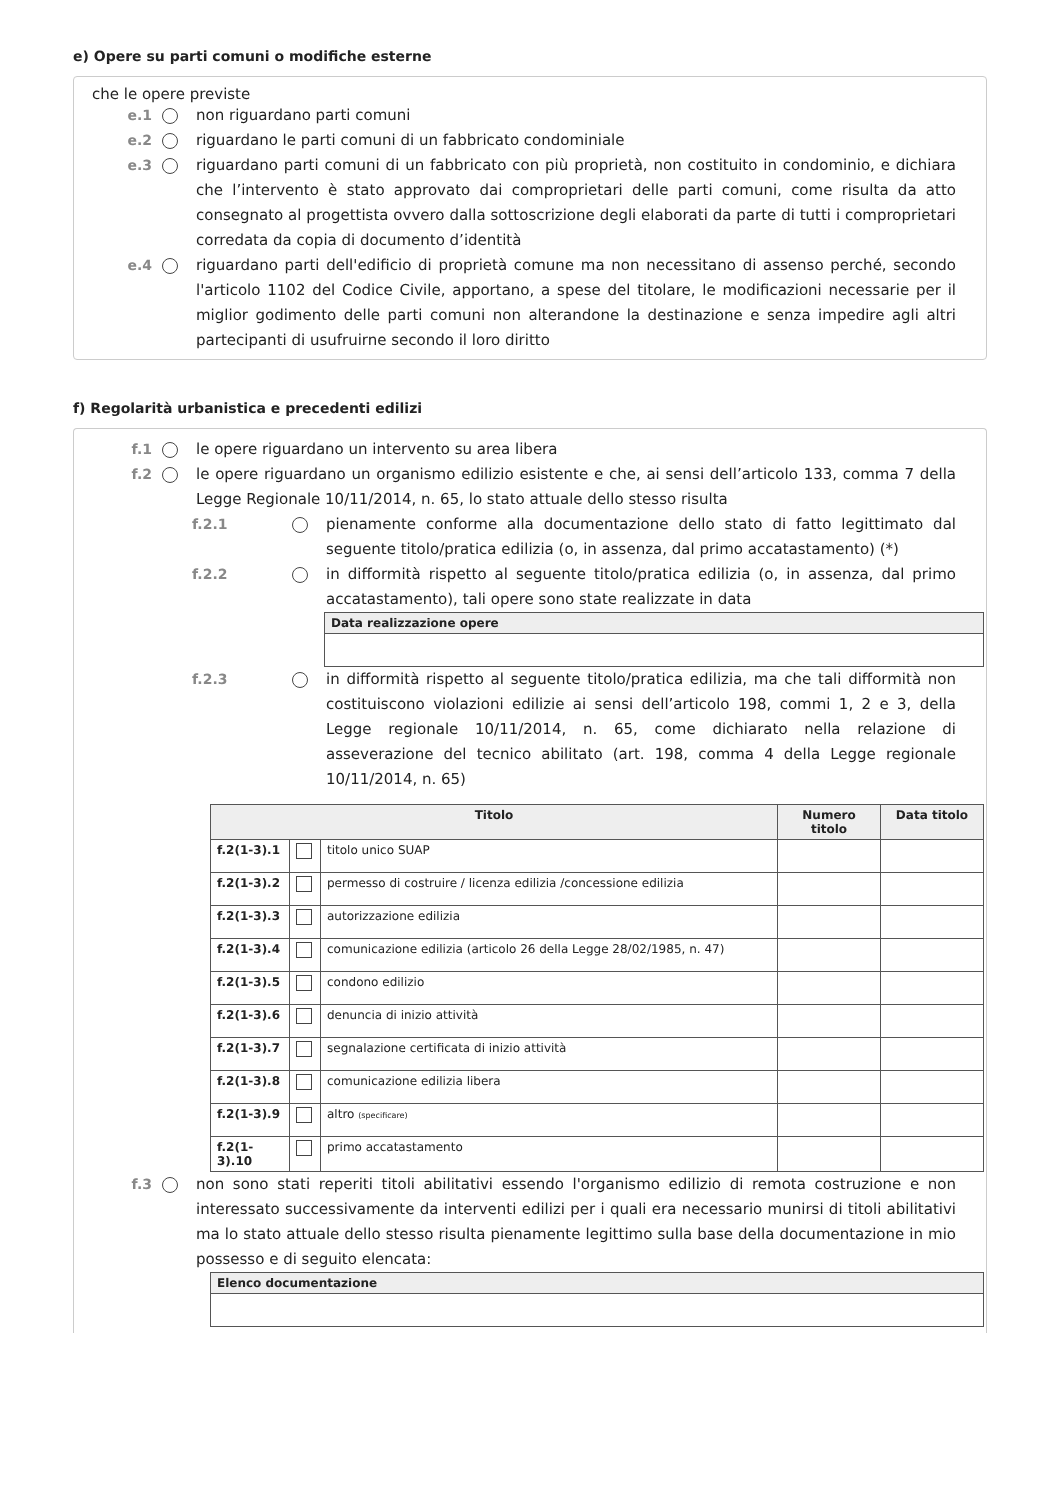e) Opere su parti comuni o modifiche esterne
che le opere previste
e.1 non riguardano parti comuni
e.2 riguardano le parti comuni di un fabbricato condominiale
e.3 riguardano parti comuni di un fabbricato con più proprietà, non costituito in condominio, e dichiara che l’intervento è stato approvato dai comproprietari delle parti comuni, come risulta da atto consegnato al progettista ovvero dalla sottoscrizione degli elaborati da parte di tutti i comproprietari corredata da copia di documento d’identità
e.4 riguardano parti dell'edificio di proprietà comune ma non necessitano di assenso perché, secondo l'articolo 1102 del Codice Civile, apportano, a spese del titolare, le modificazioni necessarie per il miglior godimento delle parti comuni non alterandone la destinazione e senza impedire agli altri partecipanti di usufruirne secondo il loro diritto
f) Regolarità urbanistica e precedenti edilizi
f.1 le opere riguardano un intervento su area libera
f.2 le opere riguardano un organismo edilizio esistente e che, ai sensi dell’articolo 133, comma 7 della Legge Regionale 10/11/2014, n. 65, lo stato attuale dello stesso risulta
f.2.1 pienamente conforme alla documentazione dello stato di fatto legittimato dal seguente titolo/pratica edilizia (o, in assenza, dal primo accatastamento) (*)
f.2.2 in difformità rispetto al seguente titolo/pratica edilizia (o, in assenza, dal primo accatastamento), tali opere sono state realizzate in data
| Data realizzazione opere |
| --- |
f.2.3 in difformità rispetto al seguente titolo/pratica edilizia, ma che tali difformità non costituiscono violazioni edilizie ai sensi dell’articolo 198, commi 1, 2 e 3, della Legge regionale 10/11/2014, n. 65, come dichiarato nella relazione di asseverazione del tecnico abilitato (art. 198, comma 4 della Legge regionale 10/11/2014, n. 65)
| Titolo | | | Numero titolo | Data titolo |
| --- | --- | --- | --- | --- |
| f.2(1-3).1 | | titolo unico SUAP | | |
| f.2(1-3).2 | | permesso di costruire / licenza edilizia /concessione edilizia | | |
| f.2(1-3).3 | | autorizzazione edilizia | | |
| f.2(1-3).4 | | comunicazione edilizia (articolo 26 della Legge 28/02/1985, n. 47) | | |
| f.2(1-3).5 | | condono edilizio | | |
| f.2(1-3).6 | | denuncia di inizio attività | | |
| f.2(1-3).7 | | segnalazione certificata di inizio attività | | |
| f.2(1-3).8 | | comunicazione edilizia libera | | |
| f.2(1-3).9 | | altro (specificare) | | |
| f.2(1-3).10 | | primo accatastamento | | |
f.3 non sono stati reperiti titoli abilitativi essendo l'organismo edilizio di remota costruzione e non interessato successivamente da interventi edilizi per i quali era necessario munirsi di titoli abilitativi ma lo stato attuale dello stesso risulta pienamente legittimo sulla base della documentazione in mio possesso e di seguito elencata:
| Elenco documentazione |
| --- |